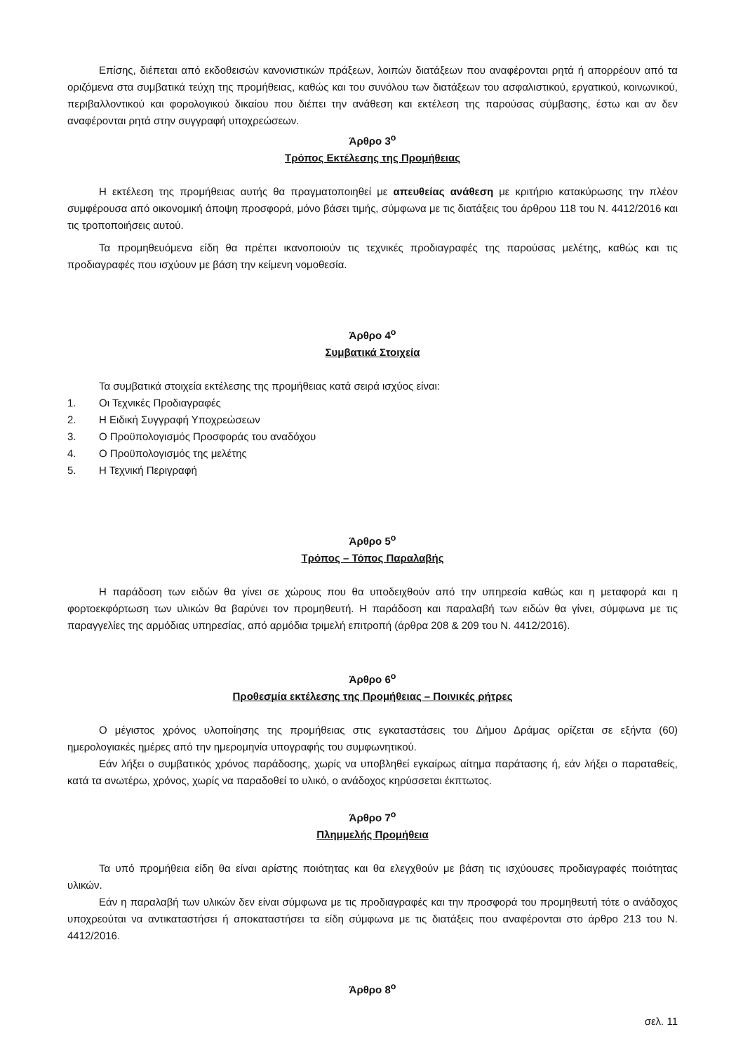Επίσης, διέπεται από εκδοθεισών κανονιστικών πράξεων, λοιπών διατάξεων που αναφέρονται ρητά ή απορρέουν από τα οριζόμενα στα συμβατικά τεύχη της προμήθειας, καθώς και του συνόλου των διατάξεων του ασφαλιστικού, εργατικού, κοινωνικού, περιβαλλοντικού και φορολογικού δικαίου που διέπει την ανάθεση και εκτέλεση της παρούσας σύμβασης, έστω και αν δεν αναφέρονται ρητά στην συγγραφή υποχρεώσεων.
Άρθρο 3<sup>ο</sup>
Τρόπος Εκτέλεσης της Προμήθειας
Η εκτέλεση της προμήθειας αυτής θα πραγματοποιηθεί με απευθείας ανάθεση με κριτήριο κατακύρωσης την πλέον συμφέρουσα από οικονομική άποψη προσφορά, μόνο βάσει τιμής, σύμφωνα με τις διατάξεις του άρθρου 118 του Ν. 4412/2016 και τις τροποποιήσεις αυτού.
Τα προμηθευόμενα είδη θα πρέπει ικανοποιούν τις τεχνικές προδιαγραφές της παρούσας μελέτης, καθώς και τις προδιαγραφές που ισχύουν με βάση την κείμενη νομοθεσία.
Άρθρο 4<sup>ο</sup>
Συμβατικά Στοιχεία
Τα συμβατικά στοιχεία εκτέλεσης της προμήθειας κατά σειρά ισχύος είναι:
1. Οι Τεχνικές Προδιαγραφές
2. Η Ειδική Συγγραφή Υποχρεώσεων
3. Ο Προϋπολογισμός Προσφοράς του αναδόχου
4. Ο Προϋπολογισμός της μελέτης
5. Η Τεχνική Περιγραφή
Άρθρο 5<sup>ο</sup>
Τρόπος – Τόπος Παραλαβής
Η παράδοση των ειδών θα γίνει σε χώρους που θα υποδειχθούν από την υπηρεσία καθώς και η μεταφορά και η φορτοεκφόρτωση των υλικών θα βαρύνει τον προμηθευτή. Η παράδοση και παραλαβή των ειδών θα γίνει, σύμφωνα με τις παραγγελίες της αρμόδιας υπηρεσίας, από αρμόδια τριμελή επιτροπή (άρθρα 208 & 209 του Ν. 4412/2016).
Άρθρο 6<sup>ο</sup>
Προθεσμία εκτέλεσης της Προμήθειας – Ποινικές ρήτρες
Ο μέγιστος χρόνος υλοποίησης της προμήθειας στις εγκαταστάσεις του Δήμου Δράμας ορίζεται σε εξήντα (60) ημερολογιακές ημέρες από την ημερομηνία υπογραφής του συμφωνητικού.
Εάν λήξει ο συμβατικός χρόνος παράδοσης, χωρίς να υποβληθεί εγκαίρως αίτημα παράτασης ή, εάν λήξει ο παραταθείς, κατά τα ανωτέρω, χρόνος, χωρίς να παραδοθεί το υλικό, ο ανάδοχος κηρύσσεται έκπτωτος.
Άρθρο 7<sup>ο</sup>
Πλημμελής Προμήθεια
Τα υπό προμήθεια είδη θα είναι αρίστης ποιότητας και θα ελεγχθούν με βάση τις ισχύουσες προδιαγραφές ποιότητας υλικών.
Εάν η παραλαβή των υλικών δεν είναι σύμφωνα με τις προδιαγραφές και την προσφορά του προμηθευτή τότε ο ανάδοχος υποχρεούται να αντικαταστήσει ή αποκαταστήσει τα είδη σύμφωνα με τις διατάξεις που αναφέρονται στο άρθρο 213 του Ν. 4412/2016.
Άρθρο 8<sup>ο</sup>
σελ. 11